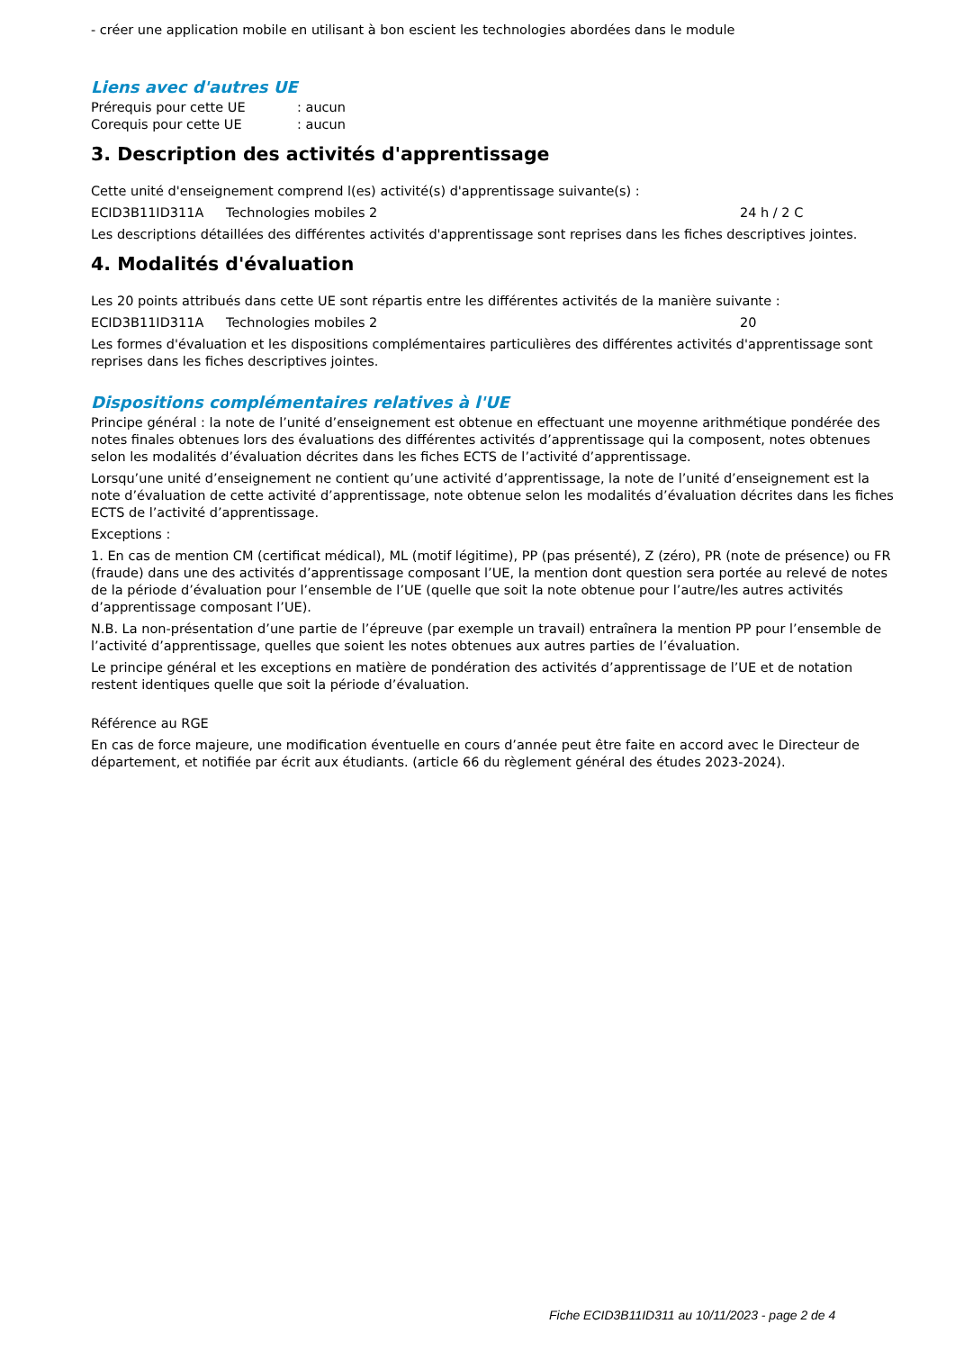- créer une application mobile en utilisant à bon escient les technologies abordées dans le module
Liens avec d'autres UE
Prérequis pour cette UE: aucun
Corequis pour cette UE: aucun
3. Description des activités d'apprentissage
Cette unité d'enseignement comprend l(es) activité(s) d'apprentissage suivante(s) :
ECID3B11ID311A Technologies mobiles 2 24 h / 2 C
Les descriptions détaillées des différentes activités d'apprentissage sont reprises dans les fiches descriptives jointes.
4. Modalités d'évaluation
Les 20 points attribués dans cette UE sont répartis entre les différentes activités de la manière suivante :
ECID3B11ID311A Technologies mobiles 2 20
Les formes d'évaluation et les dispositions complémentaires particulières des différentes activités d'apprentissage sont reprises dans les fiches descriptives jointes.
Dispositions complémentaires relatives à l'UE
Principe général : la note de l’unité d’enseignement est obtenue en effectuant une moyenne arithmétique pondérée des notes finales obtenues lors des évaluations des différentes activités d’apprentissage qui la composent, notes obtenues selon les modalités d’évaluation décrites dans les fiches ECTS de l’activité d’apprentissage.
Lorsqu’une unité d’enseignement ne contient qu’une activité d’apprentissage, la note de l’unité d’enseignement est la note d’évaluation de cette activité d’apprentissage, note obtenue selon les modalités d’évaluation décrites dans les fiches ECTS de l’activité d’apprentissage.
Exceptions :
1. En cas de mention CM (certificat médical), ML (motif légitime), PP (pas présenté), Z (zéro), PR (note de présence) ou FR (fraude) dans une des activités d’apprentissage composant l’UE, la mention dont question sera portée au relevé de notes de la période d’évaluation pour l’ensemble de l’UE (quelle que soit la note obtenue pour l’autre/les autres activités d’apprentissage composant l’UE).
N.B. La non-présentation d’une partie de l’épreuve (par exemple un travail) entraînera la mention PP pour l’ensemble de l’activité d’apprentissage, quelles que soient les notes obtenues aux autres parties de l’évaluation.
Le principe général et les exceptions en matière de pondération des activités d’apprentissage de l’UE et de notation restent identiques quelle que soit la période d’évaluation.
Référence au RGE
En cas de force majeure, une modification éventuelle en cours d’année peut être faite en accord avec le Directeur de département, et notifiée par écrit aux étudiants. (article 66 du règlement général des études 2023-2024).
Fiche ECID3B11ID311 au 10/11/2023 - page 2 de 4